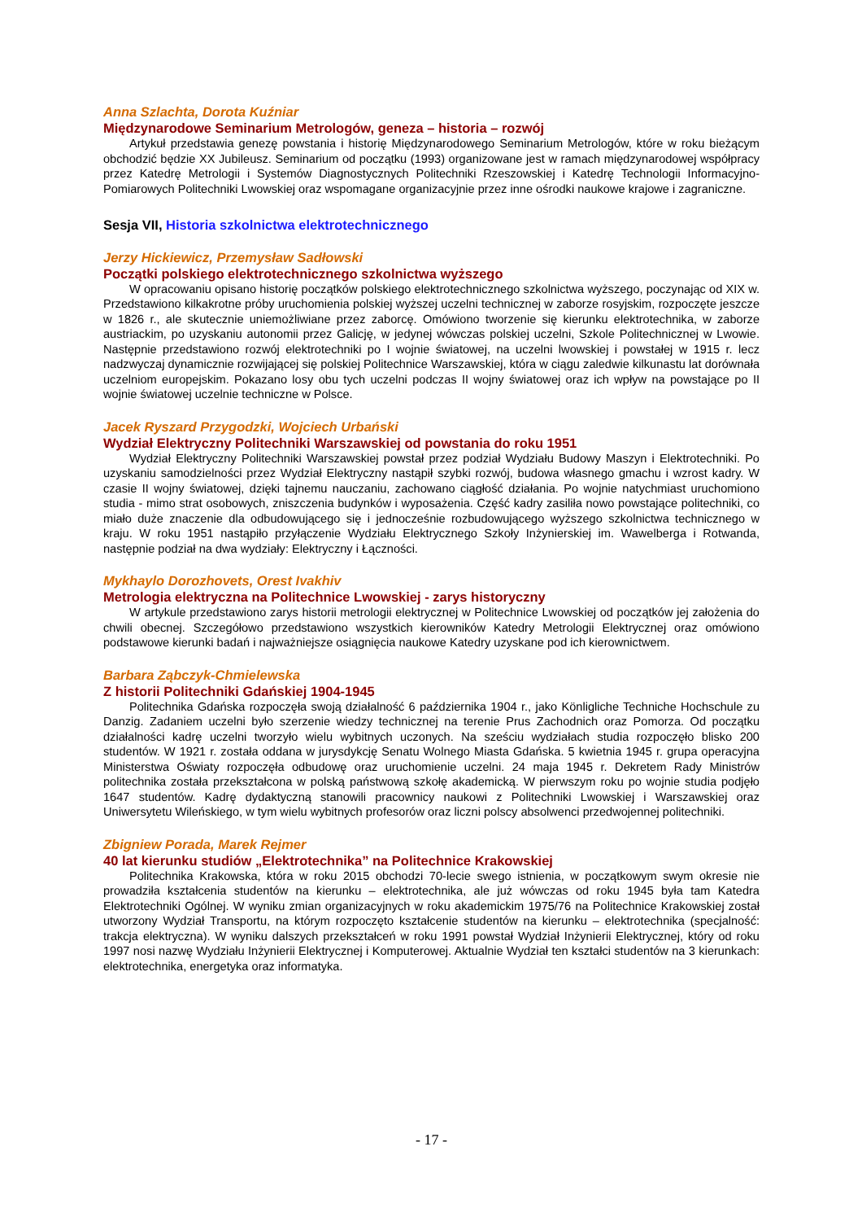Anna Szlachta, Dorota Kuźniar
Międzynarodowe Seminarium Metrologów, geneza – historia – rozwój
Artykuł przedstawia genezę powstania i historię Międzynarodowego Seminarium Metrologów, które w roku bieżącym obchodzić będzie XX Jubileusz. Seminarium od początku (1993) organizowane jest w ramach międzynarodowej współpracy przez Katedrę Metrologii i Systemów Diagnostycznych Politechniki Rzeszowskiej i Katedrę Technologii Informacyjno-Pomiarowych Politechniki Lwowskiej oraz wspomagane organizacyjnie przez inne ośrodki naukowe krajowe i zagraniczne.
Sesja VII, Historia szkolnictwa elektrotechnicznego
Jerzy Hickiewicz, Przemysław Sadłowski
Początki polskiego elektrotechnicznego szkolnictwa wyższego
W opracowaniu opisano historię początków polskiego elektrotechnicznego szkolnictwa wyższego, poczynając od XIX w. Przedstawiono kilkakrotne próby uruchomienia polskiej wyższej uczelni technicznej w zaborze rosyjskim, rozpoczęte jeszcze w 1826 r., ale skutecznie uniemożliwiane przez zaborcę. Omówiono tworzenie się kierunku elektrotechnika, w zaborze austriackim, po uzyskaniu autonomii przez Galicję, w jedynej wówczas polskiej uczelni, Szkole Politechnicznej w Lwowie. Następnie przedstawiono rozwój elektrotechniki po I wojnie światowej, na uczelni lwowskiej i powstałej w 1915 r. lecz nadzwyczaj dynamicznie rozwijającej się polskiej Politechnice Warszawskiej, która w ciągu zaledwie kilkunastu lat dorównała uczelniom europejskim. Pokazano losy obu tych uczelni podczas II wojny światowej oraz ich wpływ na powstające po II wojnie światowej uczelnie techniczne w Polsce.
Jacek Ryszard Przygodzki, Wojciech Urbański
Wydział Elektryczny Politechniki Warszawskiej od powstania do roku 1951
Wydział Elektryczny Politechniki Warszawskiej powstał przez podział Wydziału Budowy Maszyn i Elektrotechniki. Po uzyskaniu samodzielności przez Wydział Elektryczny nastąpił szybki rozwój, budowa własnego gmachu i wzrost kadry. W czasie II wojny światowej, dzięki tajnemu nauczaniu, zachowano ciągłość działania. Po wojnie natychmiast uruchomiono studia - mimo strat osobowych, zniszczenia budynków i wyposażenia. Część kadry zasiliła nowo powstające politechniki, co miało duże znaczenie dla odbudowującego się i jednocześnie rozbudowującego wyższego szkolnictwa technicznego w kraju. W roku 1951 nastąpiło przyłączenie Wydziału Elektrycznego Szkoły Inżynierskiej im. Wawelberga i Rotwanda, następnie podział na dwa wydziały: Elektryczny i Łączności.
Mykhaylo Dorozhovets, Orest Ivakhiv
Metrologia elektryczna na Politechnice Lwowskiej - zarys historyczny
W artykule przedstawiono zarys historii metrologii elektrycznej w Politechnice Lwowskiej od początków jej założenia do chwili obecnej. Szczegółowo przedstawiono wszystkich kierowników Katedry Metrologii Elektrycznej oraz omówiono podstawowe kierunki badań i najważniejsze osiągnięcia naukowe Katedry uzyskane pod ich kierownictwem.
Barbara Ząbczyk-Chmielewska
Z historii Politechniki Gdańskiej 1904-1945
Politechnika Gdańska rozpoczęła swoją działalność 6 października 1904 r., jako Könligliche Techniche Hochschule zu Danzig. Zadaniem uczelni było szerzenie wiedzy technicznej na terenie Prus Zachodnich oraz Pomorza. Od początku działalności kadrę uczelni tworzyło wielu wybitnych uczonych. Na sześciu wydziałach studia rozpoczęło blisko 200 studentów. W 1921 r. została oddana w jurysdykcję Senatu Wolnego Miasta Gdańska. 5 kwietnia 1945 r. grupa operacyjna Ministerstwa Oświaty rozpoczęła odbudowę oraz uruchomienie uczelni. 24 maja 1945 r. Dekretem Rady Ministrów politechnika została przekształcona w polską państwową szkołę akademicką. W pierwszym roku po wojnie studia podjęło 1647 studentów. Kadrę dydaktyczną stanowili pracownicy naukowi z Politechniki Lwowskiej i Warszawskiej oraz Uniwersytetu Wileńskiego, w tym wielu wybitnych profesorów oraz liczni polscy absolwenci przedwojennej politechniki.
Zbigniew Porada, Marek Rejmer
40 lat kierunku studiów „Elektrotechnika” na Politechnice Krakowskiej
Politechnika Krakowska, która w roku 2015 obchodzi 70-lecie swego istnienia, w początkowym swym okresie nie prowadziła kształcenia studentów na kierunku – elektrotechnika, ale już wówczas od roku 1945 była tam Katedra Elektrotechniki Ogólnej. W wyniku zmian organizacyjnych w roku akademickim 1975/76 na Politechnice Krakowskiej został utworzony Wydział Transportu, na którym rozpoczęto kształcenie studentów na kierunku – elektrotechnika (specjalność: trakcja elektryczna). W wyniku dalszych przekształceń w roku 1991 powstał Wydział Inżynierii Elektrycznej, który od roku 1997 nosi nazwę Wydziału Inżynierii Elektrycznej i Komputerowej. Aktualnie Wydział ten kształci studentów na 3 kierunkach: elektrotechnika, energetyka oraz informatyka.
- 17 -